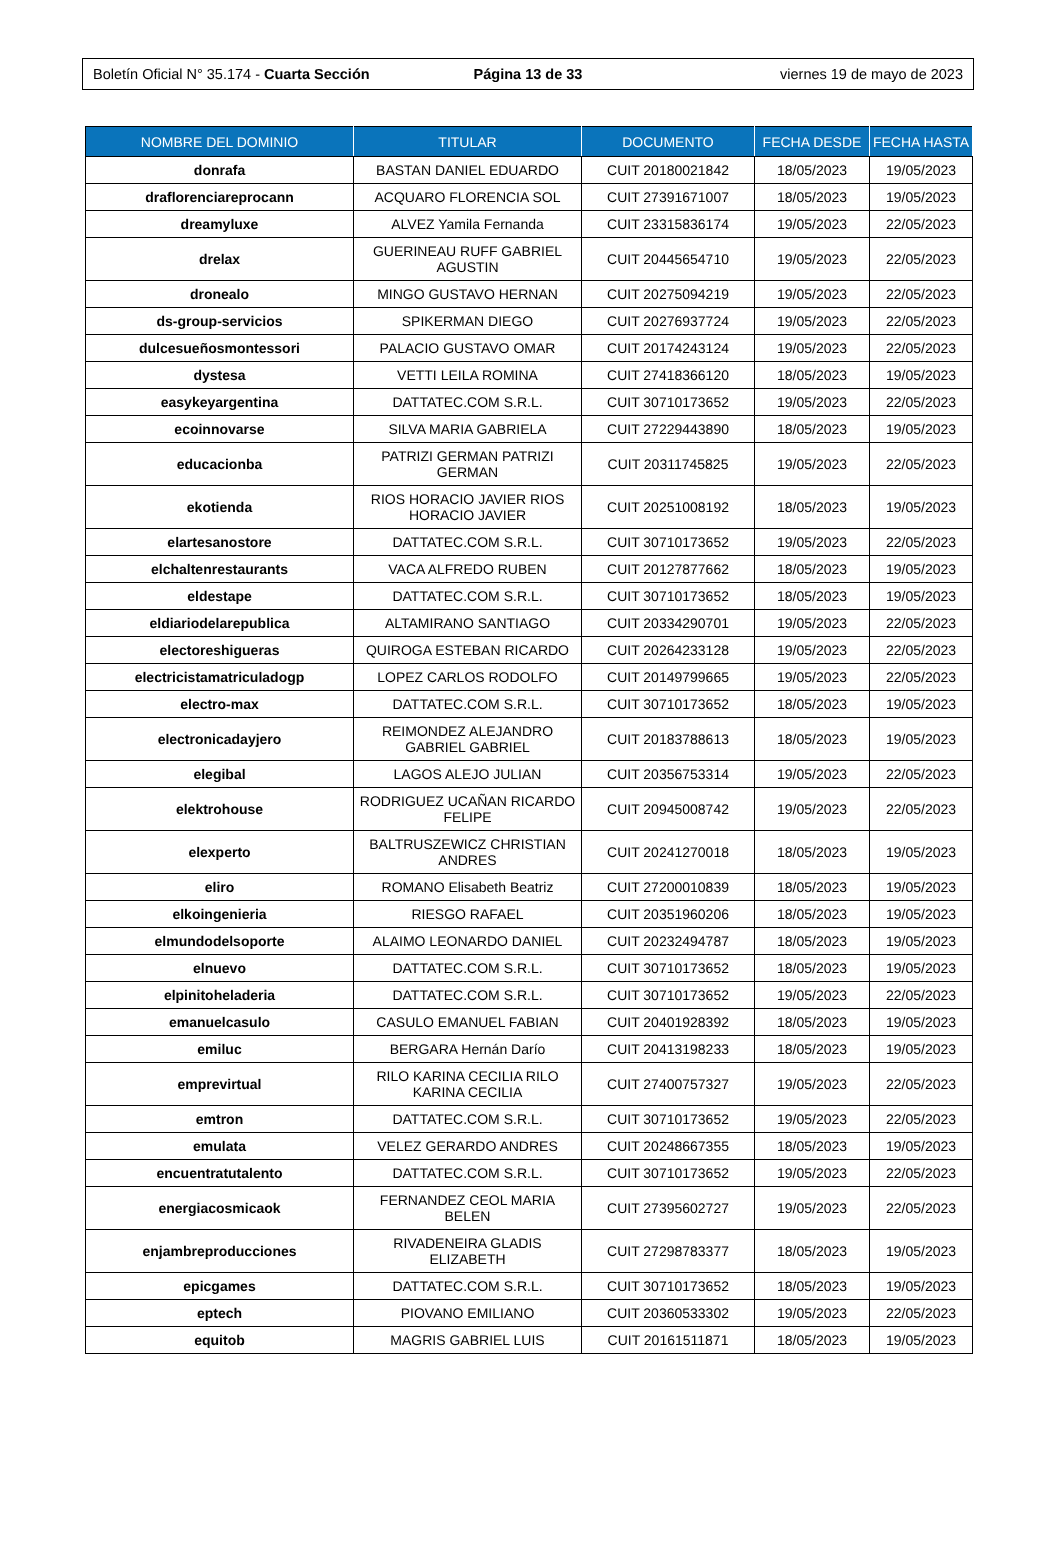Boletín Oficial N° 35.174 - Cuarta Sección
Página 13 de 33 viernes 19 de mayo de 2023
| NOMBRE DEL DOMINIO | TITULAR | DOCUMENTO | FECHA DESDE | FECHA HASTA |
| --- | --- | --- | --- | --- |
| donrafa | BASTAN DANIEL EDUARDO | CUIT 20180021842 | 18/05/2023 | 19/05/2023 |
| draflorenciareprocann | ACQUARO FLORENCIA SOL | CUIT 27391671007 | 18/05/2023 | 19/05/2023 |
| dreamyluxe | ALVEZ Yamila Fernanda | CUIT 23315836174 | 19/05/2023 | 22/05/2023 |
| drelax | GUERINEAU RUFF GABRIEL AGUSTIN | CUIT 20445654710 | 19/05/2023 | 22/05/2023 |
| dronealo | MINGO GUSTAVO HERNAN | CUIT 20275094219 | 19/05/2023 | 22/05/2023 |
| ds-group-servicios | SPIKERMAN DIEGO | CUIT 20276937724 | 19/05/2023 | 22/05/2023 |
| dulcesueñosmontessori | PALACIO GUSTAVO OMAR | CUIT 20174243124 | 19/05/2023 | 22/05/2023 |
| dystesa | VETTI LEILA ROMINA | CUIT 27418366120 | 18/05/2023 | 19/05/2023 |
| easykeyargentina | DATTATEC.COM S.R.L. | CUIT 30710173652 | 19/05/2023 | 22/05/2023 |
| ecoinnovarse | SILVA MARIA GABRIELA | CUIT 27229443890 | 18/05/2023 | 19/05/2023 |
| educacionba | PATRIZI GERMAN PATRIZI GERMAN | CUIT 20311745825 | 19/05/2023 | 22/05/2023 |
| ekotienda | RIOS HORACIO JAVIER RIOS HORACIO JAVIER | CUIT 20251008192 | 18/05/2023 | 19/05/2023 |
| elartesanostore | DATTATEC.COM S.R.L. | CUIT 30710173652 | 19/05/2023 | 22/05/2023 |
| elchaltenrestaurants | VACA ALFREDO RUBEN | CUIT 20127877662 | 18/05/2023 | 19/05/2023 |
| eldestape | DATTATEC.COM S.R.L. | CUIT 30710173652 | 18/05/2023 | 19/05/2023 |
| eldiariodelarepublica | ALTAMIRANO SANTIAGO | CUIT 20334290701 | 19/05/2023 | 22/05/2023 |
| electoreshigueras | QUIROGA ESTEBAN RICARDO | CUIT 20264233128 | 19/05/2023 | 22/05/2023 |
| electricistamatriculadogp | LOPEZ CARLOS RODOLFO | CUIT 20149799665 | 19/05/2023 | 22/05/2023 |
| electro-max | DATTATEC.COM S.R.L. | CUIT 30710173652 | 18/05/2023 | 19/05/2023 |
| electronicadayjero | REIMONDEZ ALEJANDRO GABRIEL GABRIEL | CUIT 20183788613 | 18/05/2023 | 19/05/2023 |
| elegibal | LAGOS ALEJO JULIAN | CUIT 20356753314 | 19/05/2023 | 22/05/2023 |
| elektrohouse | RODRIGUEZ UCAÑAN RICARDO FELIPE | CUIT 20945008742 | 19/05/2023 | 22/05/2023 |
| elexperto | BALTRUSZEWICZ CHRISTIAN ANDRES | CUIT 20241270018 | 18/05/2023 | 19/05/2023 |
| eliro | ROMANO Elisabeth Beatriz | CUIT 27200010839 | 18/05/2023 | 19/05/2023 |
| elkoingenieria | RIESGO RAFAEL | CUIT 20351960206 | 18/05/2023 | 19/05/2023 |
| elmundodelsoporte | ALAIMO LEONARDO DANIEL | CUIT 20232494787 | 18/05/2023 | 19/05/2023 |
| elnuevo | DATTATEC.COM S.R.L. | CUIT 30710173652 | 18/05/2023 | 19/05/2023 |
| elpinitoheladeria | DATTATEC.COM S.R.L. | CUIT 30710173652 | 19/05/2023 | 22/05/2023 |
| emanuelcasulo | CASULO EMANUEL FABIAN | CUIT 20401928392 | 18/05/2023 | 19/05/2023 |
| emiluc | BERGARA Hernán Darío | CUIT 20413198233 | 18/05/2023 | 19/05/2023 |
| emprevirtual | RILO KARINA CECILIA RILO KARINA CECILIA | CUIT 27400757327 | 19/05/2023 | 22/05/2023 |
| emtron | DATTATEC.COM S.R.L. | CUIT 30710173652 | 19/05/2023 | 22/05/2023 |
| emulata | VELEZ GERARDO ANDRES | CUIT 20248667355 | 18/05/2023 | 19/05/2023 |
| encuentratutalento | DATTATEC.COM S.R.L. | CUIT 30710173652 | 19/05/2023 | 22/05/2023 |
| energiacosmicaok | FERNANDEZ CEOL MARIA BELEN | CUIT 27395602727 | 19/05/2023 | 22/05/2023 |
| enjambreproducciones | RIVADENEIRA GLADIS ELIZABETH | CUIT 27298783377 | 18/05/2023 | 19/05/2023 |
| epicgames | DATTATEC.COM S.R.L. | CUIT 30710173652 | 18/05/2023 | 19/05/2023 |
| eptech | PIOVANO EMILIANO | CUIT 20360533302 | 19/05/2023 | 22/05/2023 |
| equitob | MAGRIS GABRIEL LUIS | CUIT 20161511871 | 18/05/2023 | 19/05/2023 |